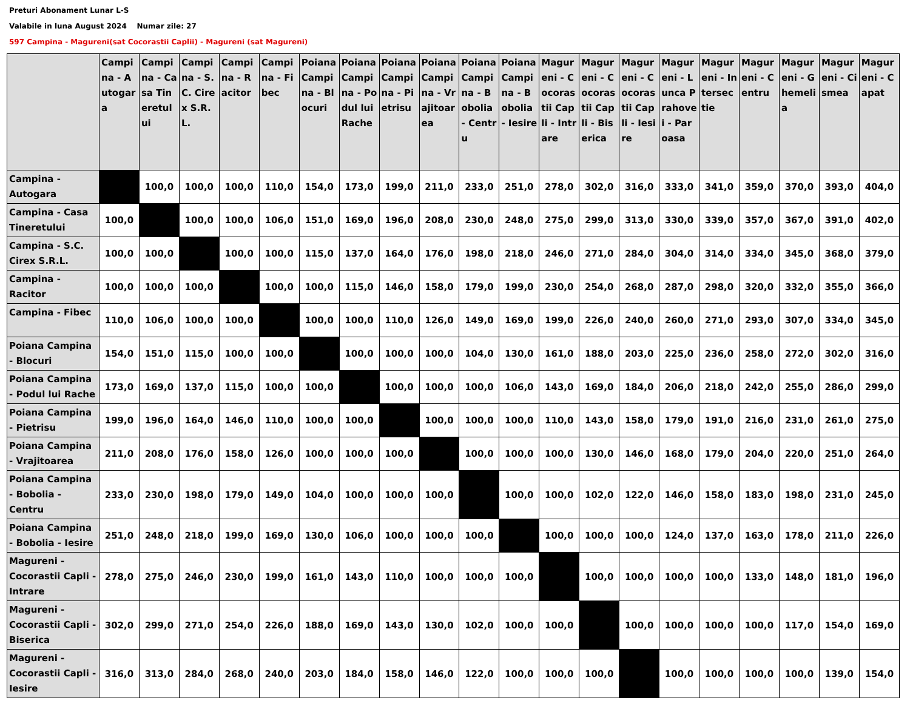Preturi Abonament Lunar L-S
Valabile in luna August 2024 Numar zile: 27
597 Campina - Magureni(sat Cocorastii Caplii) - Magureni (sat Magureni)
| | Campina - Autogara | Campina - Casa Tineretului | Campina - S.C. Cirex S.R.L. | Campina - Racitor | Campina - Fibec | Poiana Campina - Blocuri | Poiana Campina - Podul lui Rache | Poiana Campina - Pietrisu | Poiana Campina - Vrajitoarea | Poiana Campina - Bobolia - Centru | Poiana Campina - Bobolia - Iesire | Magureni - Cocorastii Capli - Intrare | Magureni - Cocorastii Capli - Biserica | Magureni - Cocorastii Capli - Iesire | Magureni - Lunca Prahovei - Paroasa | Magureni - Intersectie | Magureni - Centru | Magureni - Ghemelia | Magureni - Cismea | Magureni - Capat |
| --- | --- | --- | --- | --- | --- | --- | --- | --- | --- | --- | --- | --- | --- | --- | --- | --- | --- | --- | --- | --- |
| Campina - Autogara | | 100,0 | 100,0 | 100,0 | 110,0 | 154,0 | 173,0 | 199,0 | 211,0 | 233,0 | 251,0 | 278,0 | 302,0 | 316,0 | 333,0 | 341,0 | 359,0 | 370,0 | 393,0 | 404,0 |
| Campina - Casa Tineretului | 100,0 | | 100,0 | 100,0 | 106,0 | 151,0 | 169,0 | 196,0 | 208,0 | 230,0 | 248,0 | 275,0 | 299,0 | 313,0 | 330,0 | 339,0 | 357,0 | 367,0 | 391,0 | 402,0 |
| Campina - S.C. Cirex S.R.L. | 100,0 | 100,0 | | 100,0 | 100,0 | 115,0 | 137,0 | 164,0 | 176,0 | 198,0 | 218,0 | 246,0 | 271,0 | 284,0 | 304,0 | 314,0 | 334,0 | 345,0 | 368,0 | 379,0 |
| Campina - Racitor | 100,0 | 100,0 | 100,0 | | 100,0 | 100,0 | 115,0 | 146,0 | 158,0 | 179,0 | 199,0 | 230,0 | 254,0 | 268,0 | 287,0 | 298,0 | 320,0 | 332,0 | 355,0 | 366,0 |
| Campina - Fibec | 110,0 | 106,0 | 100,0 | 100,0 | | 100,0 | 100,0 | 110,0 | 126,0 | 149,0 | 169,0 | 199,0 | 226,0 | 240,0 | 260,0 | 271,0 | 293,0 | 307,0 | 334,0 | 345,0 |
| Poiana Campina - Blocuri | 154,0 | 151,0 | 115,0 | 100,0 | 100,0 | | 100,0 | 100,0 | 100,0 | 104,0 | 130,0 | 161,0 | 188,0 | 203,0 | 225,0 | 236,0 | 258,0 | 272,0 | 302,0 | 316,0 |
| Poiana Campina - Podul lui Rache | 173,0 | 169,0 | 137,0 | 115,0 | 100,0 | 100,0 | | 100,0 | 100,0 | 100,0 | 106,0 | 143,0 | 169,0 | 184,0 | 206,0 | 218,0 | 242,0 | 255,0 | 286,0 | 299,0 |
| Poiana Campina - Pietrisu | 199,0 | 196,0 | 164,0 | 146,0 | 110,0 | 100,0 | 100,0 | | 100,0 | 100,0 | 100,0 | 110,0 | 143,0 | 158,0 | 179,0 | 191,0 | 216,0 | 231,0 | 261,0 | 275,0 |
| Poiana Campina - Vrajitoarea | 211,0 | 208,0 | 176,0 | 158,0 | 126,0 | 100,0 | 100,0 | 100,0 | | 100,0 | 100,0 | 100,0 | 130,0 | 146,0 | 168,0 | 179,0 | 204,0 | 220,0 | 251,0 | 264,0 |
| Poiana Campina - Bobolia - Centru | 233,0 | 230,0 | 198,0 | 179,0 | 149,0 | 104,0 | 100,0 | 100,0 | 100,0 | | 100,0 | 100,0 | 102,0 | 122,0 | 146,0 | 158,0 | 183,0 | 198,0 | 231,0 | 245,0 |
| Poiana Campina - Bobolia - Iesire | 251,0 | 248,0 | 218,0 | 199,0 | 169,0 | 130,0 | 106,0 | 100,0 | 100,0 | 100,0 | | 100,0 | 100,0 | 100,0 | 124,0 | 137,0 | 163,0 | 178,0 | 211,0 | 226,0 |
| Magureni - Cocorastii Capli - Intrare | 278,0 | 275,0 | 246,0 | 230,0 | 199,0 | 161,0 | 143,0 | 110,0 | 100,0 | 100,0 | 100,0 | | 100,0 | 100,0 | 100,0 | 100,0 | 133,0 | 148,0 | 181,0 | 196,0 |
| Magureni - Cocorastii Capli - Biserica | 302,0 | 299,0 | 271,0 | 254,0 | 226,0 | 188,0 | 169,0 | 143,0 | 130,0 | 102,0 | 100,0 | 100,0 | | 100,0 | 100,0 | 100,0 | 100,0 | 117,0 | 154,0 | 169,0 |
| Magureni - Cocorastii Capli - Iesire | 316,0 | 313,0 | 284,0 | 268,0 | 240,0 | 203,0 | 184,0 | 158,0 | 146,0 | 122,0 | 100,0 | 100,0 | 100,0 | | 100,0 | 100,0 | 100,0 | 100,0 | 139,0 | 154,0 |